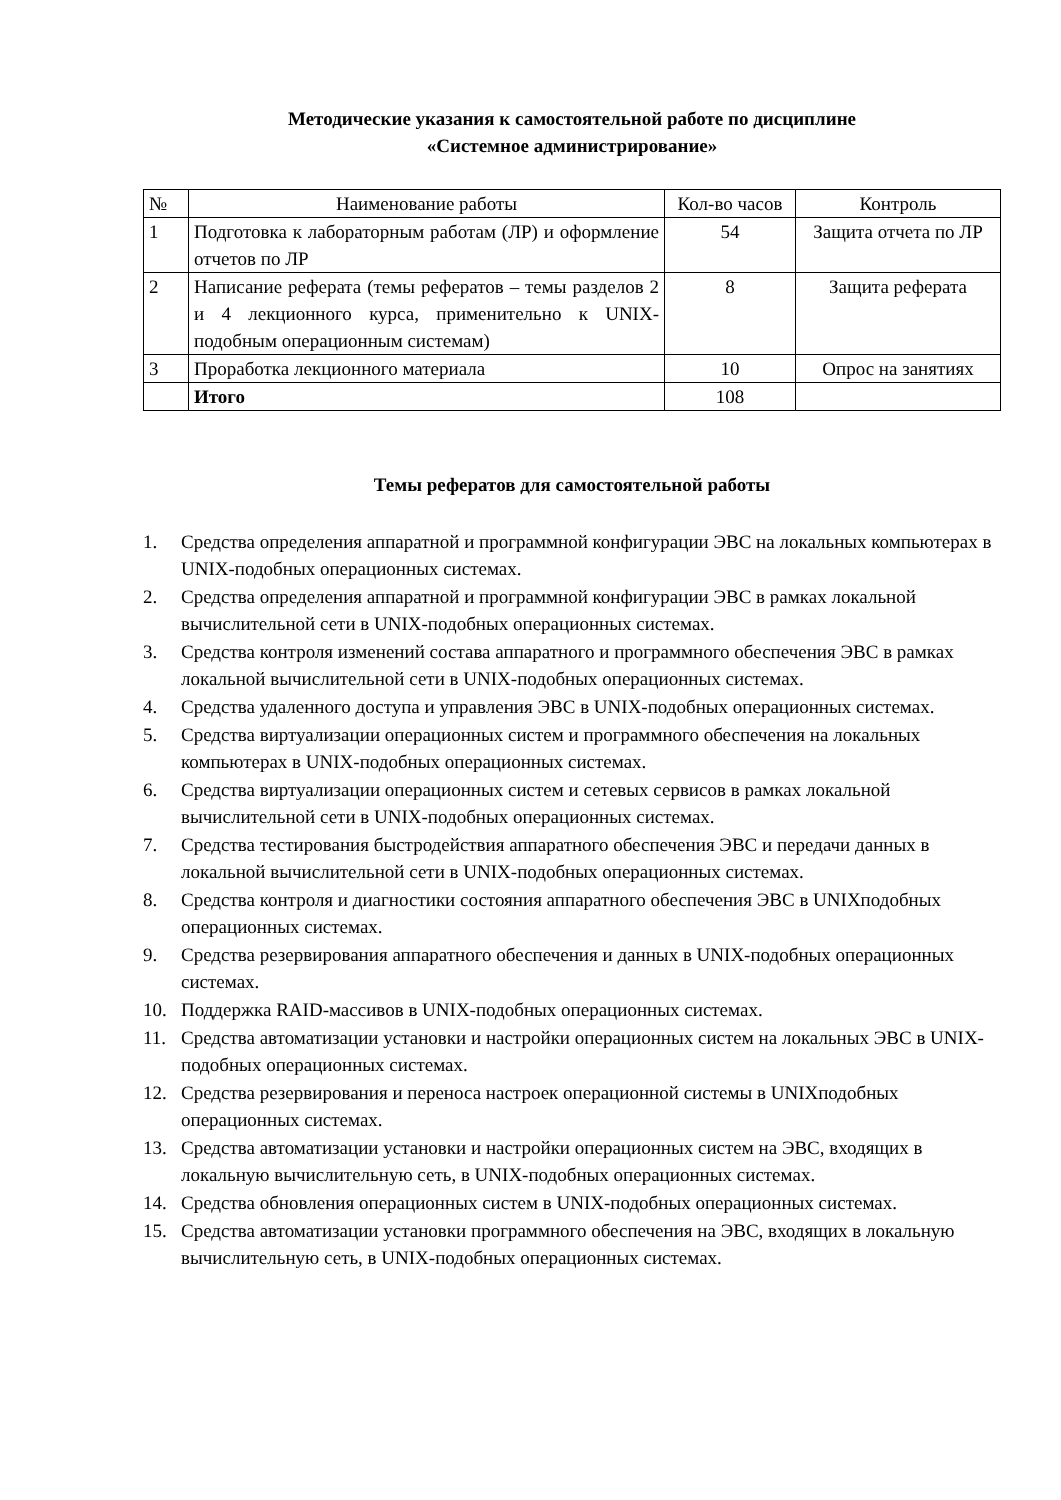Методические указания к самостоятельной работе по дисциплине
«Системное администрирование»
| № | Наименование работы | Кол-во часов | Контроль |
| --- | --- | --- | --- |
| 1 | Подготовка к лабораторным работам (ЛР) и оформление отчетов по ЛР | 54 | Защита отчета по ЛР |
| 2 | Написание реферата (темы рефератов – темы разделов 2 и 4 лекционного курса, применительно к UNIX-подобным операционным системам) | 8 | Защита реферата |
| 3 | Проработка лекционного материала | 10 | Опрос на занятиях |
| | Итого | 108 | |
Темы рефератов для самостоятельной работы
1. Средства определения аппаратной и программной конфигурации ЭВС на локальных компьютерах в UNIX-подобных операционных системах.
2. Средства определения аппаратной и программной конфигурации ЭВС в рамках локальной вычислительной сети в UNIX-подобных операционных системах.
3. Средства контроля изменений состава аппаратного и программного обеспечения ЭВС в рамках локальной вычислительной сети в UNIX-подобных операционных системах.
4. Средства удаленного доступа и управления ЭВС в UNIX-подобных операционных системах.
5. Средства виртуализации операционных систем и программного обеспечения на локальных компьютерах в UNIX-подобных операционных системах.
6. Средства виртуализации операционных систем и сетевых сервисов в рамках локальной вычислительной сети в UNIX-подобных операционных системах.
7. Средства тестирования быстродействия аппаратного обеспечения ЭВС и передачи данных в локальной вычислительной сети в UNIX-подобных операционных системах.
8. Средства контроля и диагностики состояния аппаратного обеспечения ЭВС в UNIXподобных операционных системах.
9. Средства резервирования аппаратного обеспечения и данных в UNIX-подобных операционных системах.
10. Поддержка RAID-массивов в UNIX-подобных операционных системах.
11. Средства автоматизации установки и настройки операционных систем на локальных ЭВС в UNIX-подобных операционных системах.
12. Средства резервирования и переноса настроек операционной системы в UNIXподобных операционных системах.
13. Средства автоматизации установки и настройки операционных систем на ЭВС, входящих в локальную вычислительную сеть, в UNIX-подобных операционных системах.
14. Средства обновления операционных систем в UNIX-подобных операционных системах.
15. Средства автоматизации установки программного обеспечения на ЭВС, входящих в локальную вычислительную сеть, в UNIX-подобных операционных системах.